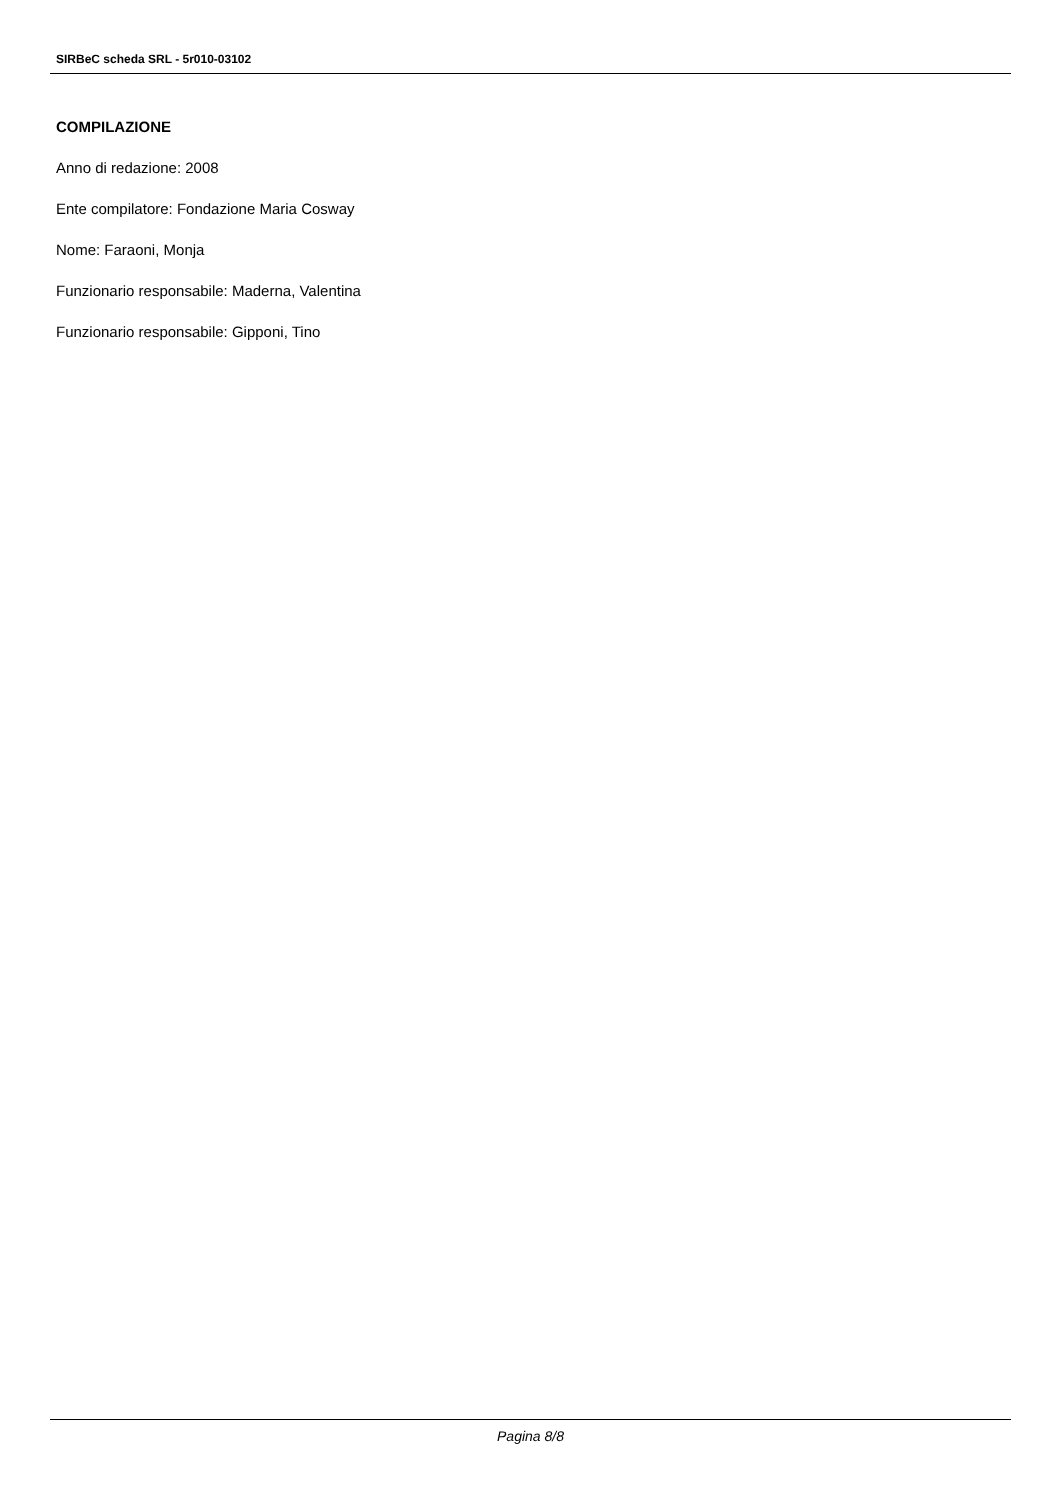SIRBeC scheda SRL - 5r010-03102
COMPILAZIONE
Anno di redazione: 2008
Ente compilatore: Fondazione Maria Cosway
Nome: Faraoni, Monja
Funzionario responsabile: Maderna, Valentina
Funzionario responsabile: Gipponi, Tino
Pagina 8/8